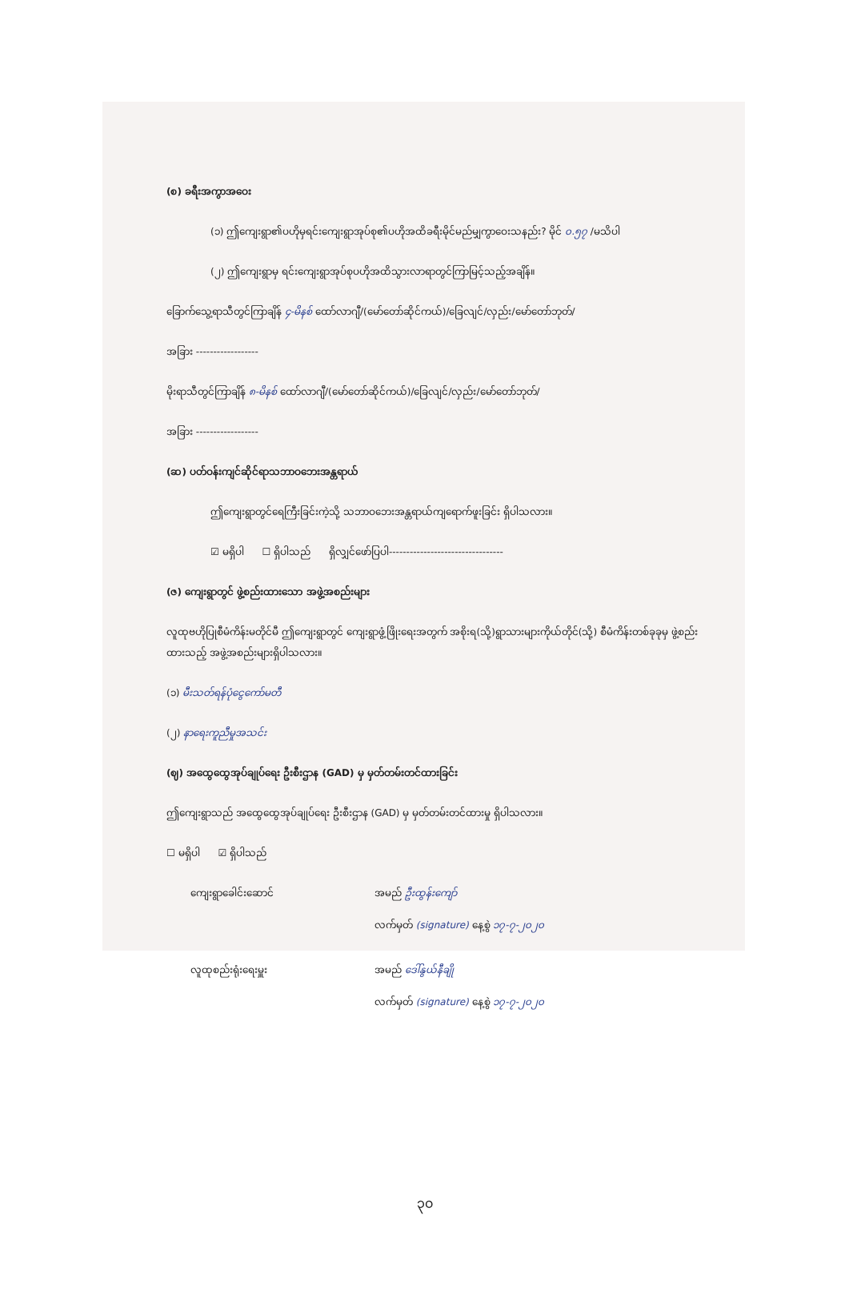(စ) ခရီးအကွာအဝေး
(၁) ဤကျေးရွာ၏ပဟိုမှရင်းကျေးရွာအုပ်စု၏ပဟိုအထိခရီးမိုင်မည်မျှကွာဝေးသနည်း? မိုင် ၀.၅၇ /မသိပါ
(၂) ဤကျေးရွာမှ ရင်းကျေးရွာအုပ်စုပဟိုအထိသွားလာရာတွင်ကြာမြင့်သည့်အချိန်။
ခြောက်သွေ့ရာသီတွင်ကြာချိန် ၄-မိနစ် ထော်လာဂျီ/(မော်တော်ဆိုင်ကယ်)/ခြေလျင်/လှည်း/မော်တော်ဘုတ်/
အခြား ------------------
မိုးရာသီတွင်ကြာချိန် ၈-မိနစ် ထော်လာဂျီ/(မော်တော်ဆိုင်ကယ်)/ခြေလျင်/လှည်း/မော်တော်ဘုတ်/
အခြား ------------------
(ဆ) ပတ်ဝန်းကျင်ဆိုင်ရာသဘာဝဘေးအန္တရာယ်
ဤကျေးရွာတွင်ရေကြီးခြင်းကဲ့သို့ သဘာဝဘေးအန္တရာယ်ကျရောက်ဖူးခြင်း ရှိပါသလား။
☑ မရှိပါ ☐ ရှိပါသည် ရှိလျှင်ဖော်ပြပါ---------------------------------
(ဇ) ကျေးရွာတွင် ဖွဲ့စည်းထားသော အဖွဲ့အစည်းများ
လူထုဗဟိုပြုစီမံကိန်းမတိုင်မီ ဤကျေးရွာတွင် ကျေးရွာဖွံ့ဖြိုးရေးအတွက် အစိုးရ(သို့)ရွာသားများကိုယ်တိုင်(သို့) စီမံကိန်းတစ်ခုခုမှ ဖွဲ့စည်းထားသည့် အဖွဲ့အစည်းများရှိပါသလား။
(၁) မီးသတ်ရန်ပုံငွေကော်မတီ
(၂) နာရေးကူညီမှုအသင်း
(ဈ) အထွေထွေအုပ်ချုပ်ရေး ဦးစီးဌာန (GAD) မှ မှတ်တမ်းတင်ထားခြင်း
ဤကျေးရွာသည် အထွေထွေအုပ်ချုပ်ရေး ဦးစီးဌာန (GAD) မှ မှတ်တမ်းတင်ထားမှု ရှိပါသလား။
☐ မရှိပါ ☑ ရှိပါသည်
ကျေးရွာခေါင်းဆောင် အမည် ဦးထွန်းကျော်
လက်မှတ် (signature) နေ့စွဲ ၁၇-၇-၂၀၂၀
လူထုစည်းရုံးရေးမှူး အမည် ဒေါ်နွယ်နီချို
လက်မှတ် (signature) နေ့စွဲ ၁၇-၇-၂၀၂၀
၃၀